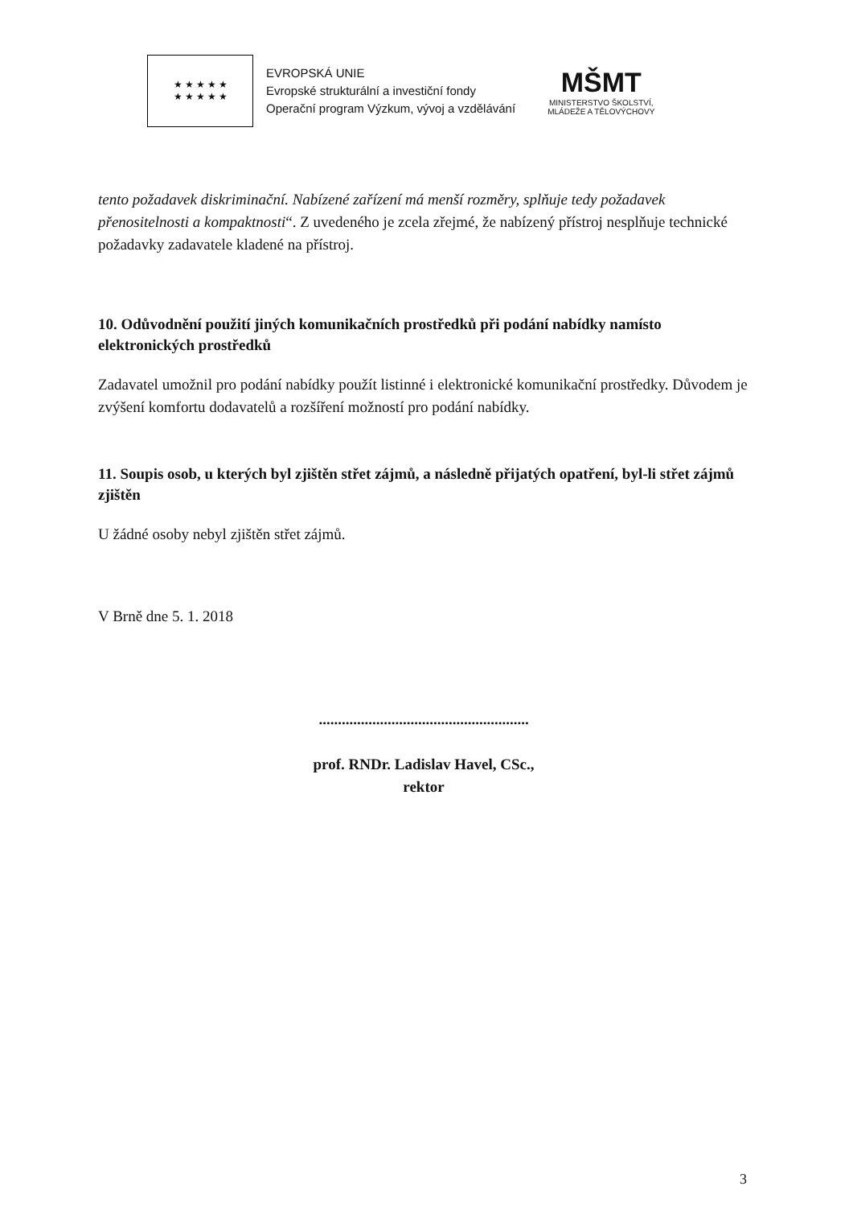★ ★ ★ ★ ★
★ ★ ★ ★ ★
EVROPSKÁ UNIE
Evropské strukturální a investiční fondy
Operační program Výzkum, vývoj a vzdělávání
MŠMT
MINISTERSTVO ŠKOLSTVÍ,
MLÁDEŽE A TĚLOVÝCHOVY
tento požadavek diskriminační. Nabízené zařízení má menší rozměry, splňuje tedy požadavek přenositelnosti a kompaktnosti“. Z uvedeného je zcela zřejmé, že nabízený přístroj nesplňuje technické požadavky zadavatele kladené na přístroj.
10. Odůvodnění použití jiných komunikačních prostředků při podání nabídky namísto elektronických prostředků
Zadavatel umožnil pro podání nabídky použít listinné i elektronické komunikační prostředky. Důvodem je zvýšení komfortu dodavatelů a rozšíření možností pro podání nabídky.
11. Soupis osob, u kterých byl zjištěn střet zájmů, a následně přijatých opatření, byl-li střet zájmů zjištěn
U žádné osoby nebyl zjištěn střet zájmů.
V Brně dne 5. 1. 2018
.......................................................
prof. RNDr. Ladislav Havel, CSc.,
rektor
3